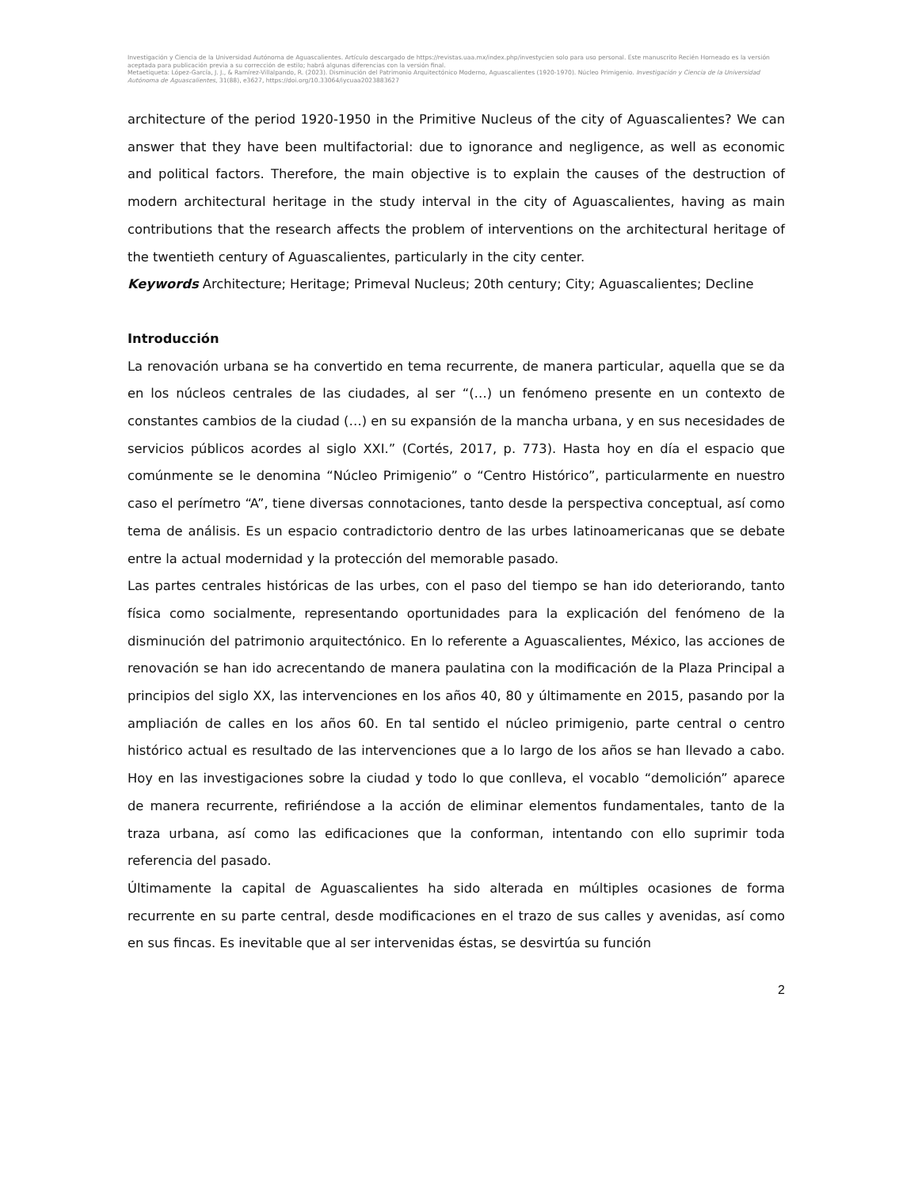Investigación y Ciencia de la Universidad Autónoma de Aguascalientes. Artículo descargado de https://revistas.uaa.mx/index.php/investycien solo para uso personal. Este manuscrito Recién Horneado es la versión aceptada para publicación previa a su corrección de estilo; habrá algunas diferencias con la versión final.
Metaetiqueta: López-García, J. J., & Ramírez-Villalpando, R. (2023). Disminución del Patrimonio Arquitectónico Moderno, Aguascalientes (1920-1970). Núcleo Primigenio. Investigación y Ciencia de la Universidad Autónoma de Aguascalientes, 31(88), e3627, https://doi.org/10.33064/iycuaa2023883627
architecture of the period 1920-1950 in the Primitive Nucleus of the city of Aguascalientes? We can answer that they have been multifactorial: due to ignorance and negligence, as well as economic and political factors. Therefore, the main objective is to explain the causes of the destruction of modern architectural heritage in the study interval in the city of Aguascalientes, having as main contributions that the research affects the problem of interventions on the architectural heritage of the twentieth century of Aguascalientes, particularly in the city center.
Keywords Architecture; Heritage; Primeval Nucleus; 20th century; City; Aguascalientes; Decline
Introducción
La renovación urbana se ha convertido en tema recurrente, de manera particular, aquella que se da en los núcleos centrales de las ciudades, al ser “(…) un fenómeno presente en un contexto de constantes cambios de la ciudad (…) en su expansión de la mancha urbana, y en sus necesidades de servicios públicos acordes al siglo XXI.” (Cortés, 2017, p. 773). Hasta hoy en día el espacio que comúnmente se le denomina “Núcleo Primigenio” o “Centro Histórico”, particularmente en nuestro caso el perímetro “A”, tiene diversas connotaciones, tanto desde la perspectiva conceptual, así como tema de análisis. Es un espacio contradictorio dentro de las urbes latinoamericanas que se debate entre la actual modernidad y la protección del memorable pasado.
Las partes centrales históricas de las urbes, con el paso del tiempo se han ido deteriorando, tanto física como socialmente, representando oportunidades para la explicación del fenómeno de la disminución del patrimonio arquitectónico. En lo referente a Aguascalientes, México, las acciones de renovación se han ido acrecentando de manera paulatina con la modificación de la Plaza Principal a principios del siglo XX, las intervenciones en los años 40, 80 y últimamente en 2015, pasando por la ampliación de calles en los años 60. En tal sentido el núcleo primigenio, parte central o centro histórico actual es resultado de las intervenciones que a lo largo de los años se han llevado a cabo. Hoy en las investigaciones sobre la ciudad y todo lo que conlleva, el vocablo “demolición” aparece de manera recurrente, refiriéndose a la acción de eliminar elementos fundamentales, tanto de la traza urbana, así como las edificaciones que la conforman, intentando con ello suprimir toda referencia del pasado.
Últimamente la capital de Aguascalientes ha sido alterada en múltiples ocasiones de forma recurrente en su parte central, desde modificaciones en el trazo de sus calles y avenidas, así como en sus fincas. Es inevitable que al ser intervenidas éstas, se desvirtúa su función
2